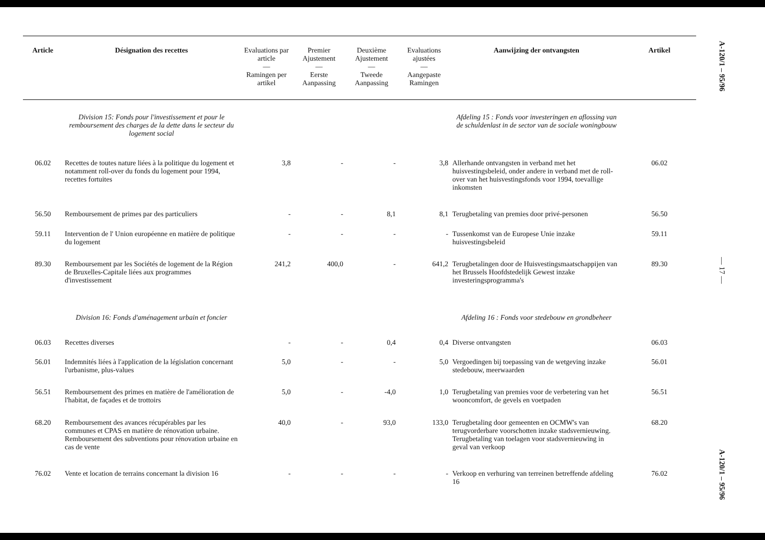| Article | Désignation des recettes | Evaluations par article — Ramingen per artikel | Premier Ajustement — Eerste Aanpassing | Deuxième Ajustement — Tweede Aanpassing | Evaluations ajustées — Aangepaste Ramingen | Aanwijzing der ontvangsten | Artikel |
| --- | --- | --- | --- | --- | --- | --- | --- |
| | Division 15: Fonds pour l'investissement et pour le remboursement des charges de la dette dans le secteur du logement social | | | | | Afdeling 15 : Fonds voor investeringen en aflossing van de schuldenlast in de sector van de sociale woningbouw | |
| 06.02 | Recettes de toutes nature liées à la politique du logement et notamment roll-over du fonds du logement pour 1994, recettes fortuites | 3,8 | - | - | 3,8 | Allerhande ontvangsten in verband met het huisvestingsbeleid, onder andere in verband met de roll-over van het huisvestingsfonds voor 1994, toevallige inkomsten | 06.02 |
| 56.50 | Remboursement de primes par des particuliers | - | - | 8,1 | 8,1 | Terugbetaling van premies door privé-personen | 56.50 |
| 59.11 | Intervention de l' Union européenne en matière de politique du logement | - | - | - | - | Tussenkomst van de Europese Unie inzake huisvestingsbeleid | 59.11 |
| 89.30 | Remboursement par les Sociétés de logement de la Région de Bruxelles-Capitale liées aux programmes d'investissement | 241,2 | 400,0 | - | 641,2 | Terugbetalingen door de Huisvestingsmaatschappijen van het Brussels Hoofdstedelijk Gewest inzake investeringsprogramma's | 89.30 |
| | Division 16: Fonds d'aménagement urbain et foncier | | | | | Afdeling 16 : Fonds voor stedebouw en grondbeheer | |
| 06.03 | Recettes diverses | - | - | 0,4 | 0,4 | Diverse ontvangsten | 06.03 |
| 56.01 | Indemnités liées à l'application de la législation concernant l'urbanisme, plus-values | 5,0 | - | - | 5,0 | Vergoedingen bij toepassing van de wetgeving inzake stedebouw, meerwaarden | 56.01 |
| 56.51 | Remboursement des primes en matière de l'amélioration de l'habitat, de façades et de trottoirs | 5,0 | - | -4,0 | 1,0 | Terugbetaling van premies voor de verbetering van het wooncomfort, de gevels en voetpaden | 56.51 |
| 68.20 | Remboursement des avances récupérables par les communes et CPAS en matière de rénovation urbaine. Remboursement des subventions pour rénovation urbaine en cas de vente | 40,0 | - | 93,0 | 133,0 | Terugbetaling door gemeenten en OCMW's van terugvorderbare voorschotten inzake stadsvernieuwing. Terugbetaling van toelagen voor stadsvernieuwing in geval van verkoop | 68.20 |
| 76.02 | Vente et location de terrains concernant la division 16 | - | - | - | - | Verkoop en verhuring van terreinen betreffende afdeling 16 | 76.02 |
A-120/1 – 95/96
— 17 —
A-120/1 – 95/96